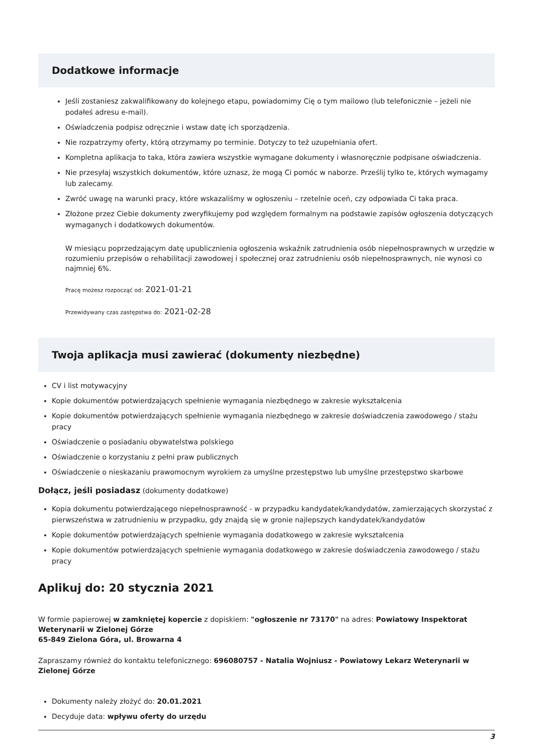Dodatkowe informacje
Jeśli zostaniesz zakwalifikowany do kolejnego etapu, powiadomimy Cię o tym mailowo (lub telefonicznie – jeżeli nie podałeś adresu e-mail).
Oświadczenia podpisz odręcznie i wstaw datę ich sporządzenia.
Nie rozpatrzymy oferty, którą otrzymamy po terminie. Dotyczy to też uzupełniania ofert.
Kompletna aplikacja to taka, która zawiera wszystkie wymagane dokumenty i własnoręcznie podpisane oświadczenia.
Nie przesyłaj wszystkich dokumentów, które uznasz, że mogą Ci pomóc w naborze. Prześlij tylko te, których wymagamy lub zalecamy.
Zwróć uwagę na warunki pracy, które wskazaliśmy w ogłoszeniu – rzetelnie oceń, czy odpowiada Ci taka praca.
Złożone przez Ciebie dokumenty zweryfikujemy pod względem formalnym na podstawie zapisów ogłoszenia dotyczących wymaganych i dodatkowych dokumentów.
W miesiącu poprzedzającym datę upublicznienia ogłoszenia wskaźnik zatrudnienia osób niepełnosprawnych w urzędzie w rozumieniu przepisów o rehabilitacji zawodowej i społecznej oraz zatrudnieniu osób niepełnosprawnych, nie wynosi co najmniej 6%.
Pracę możesz rozpocząć od: 2021-01-21
Przewidywany czas zastępstwa do: 2021-02-28
Twoja aplikacja musi zawierać (dokumenty niezbędne)
CV i list motywacyjny
Kopie dokumentów potwierdzających spełnienie wymagania niezbędnego w zakresie wykształcenia
Kopie dokumentów potwierdzających spełnienie wymagania niezbędnego w zakresie doświadczenia zawodowego / stażu pracy
Oświadczenie o posiadaniu obywatelstwa polskiego
Oświadczenie o korzystaniu z pełni praw publicznych
Oświadczenie o nieskazaniu prawomocnym wyrokiem za umyślne przestępstwo lub umyślne przestępstwo skarbowe
Dołącz, jeśli posiadasz (dokumenty dodatkowe)
Kopia dokumentu potwierdzającego niepełnosprawność - w przypadku kandydatek/kandydatów, zamierzających skorzystać z pierwszeństwa w zatrudnieniu w przypadku, gdy znajdą się w gronie najlepszych kandydatek/kandydatów
Kopie dokumentów potwierdzających spełnienie wymagania dodatkowego w zakresie wykształcenia
Kopie dokumentów potwierdzających spełnienie wymagania dodatkowego w zakresie doświadczenia zawodowego / stażu pracy
Aplikuj do: 20 stycznia 2021
W formie papierowej w zamkniętej kopercie z dopiskiem: "ogłoszenie nr 73170" na adres: Powiatowy Inspektorat Weterynarii w Zielonej Górze
65-849 Zielona Góra, ul. Browarna 4
Zapraszamy również do kontaktu telefonicznego: 696080757 - Natalia Wojniusz - Powiatowy Lekarz Weterynarii w Zielonej Górze
Dokumenty należy złożyć do: 20.01.2021
Decyduje data: wpływu oferty do urzędu
3